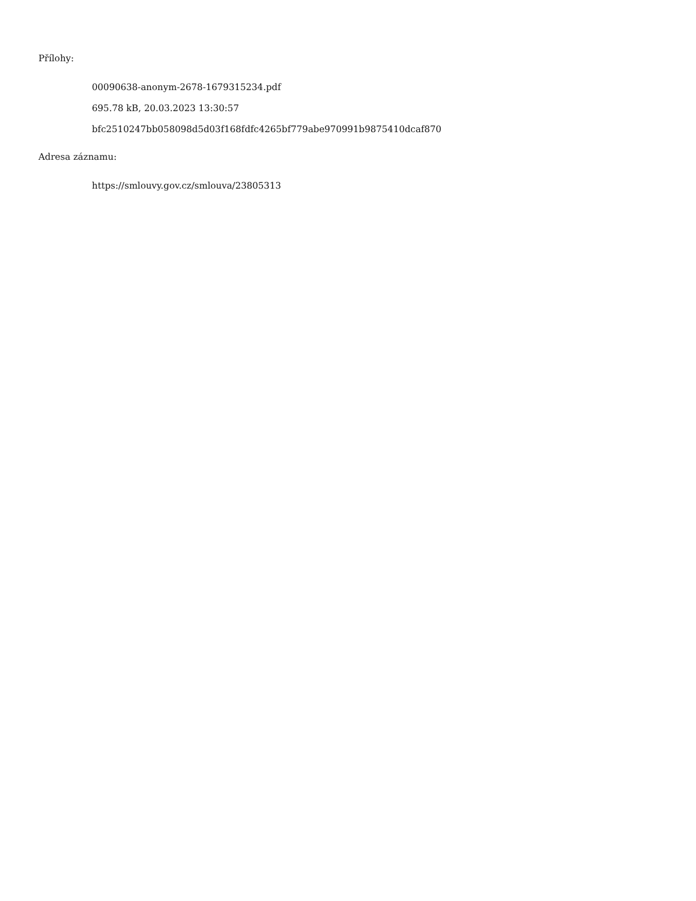Přílohy:
00090638-anonym-2678-1679315234.pdf
695.78 kB, 20.03.2023 13:30:57
bfc2510247bb058098d5d03f168fdfc4265bf779abe970991b9875410dcaf870
Adresa záznamu:
https://smlouvy.gov.cz/smlouva/23805313